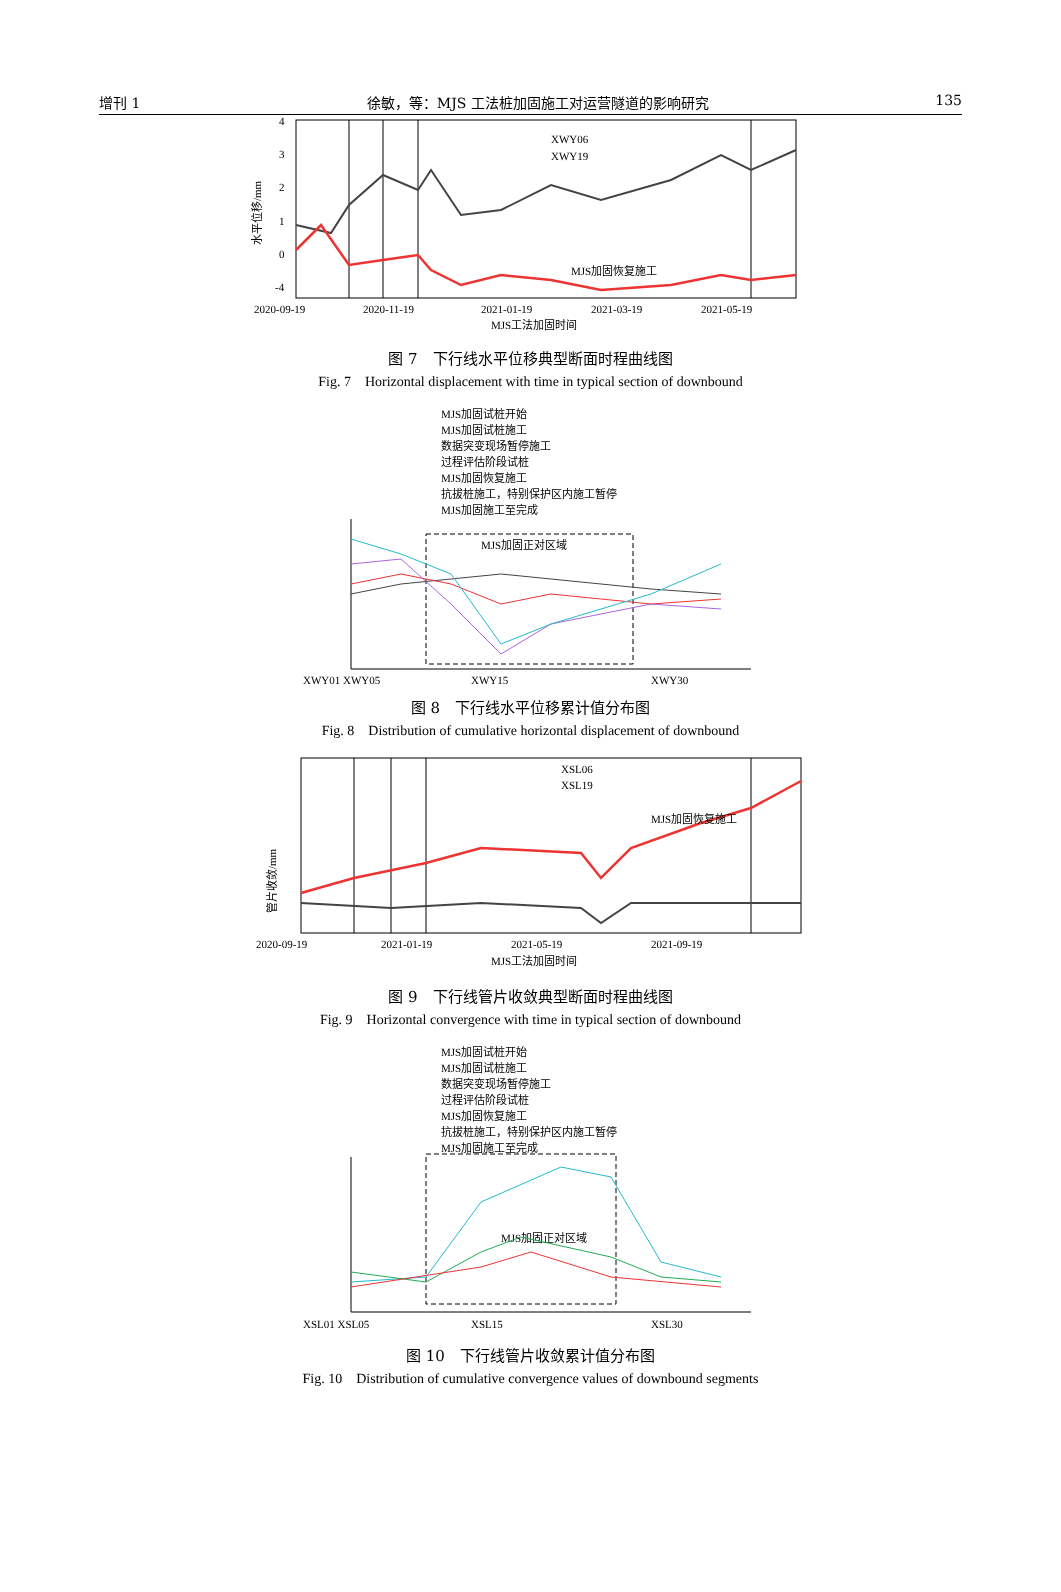增刊 1 徐敏，等：MJS 工法桩加固施工对运营隧道的影响研究 135
4
3
2
1
0
-4
水平位移/mm
XWY06
XWY19
MJS加固恢复施工
2020-09-19
2020-11-19
2021-01-19
2021-03-19
2021-05-19
MJS工法加固时间
图 7　下行线水平位移典型断面时程曲线图
Fig. 7　Horizontal displacement with time in typical section of downbound
MJS加固试桩开始
MJS加固试桩施工
数据突变现场暂停施工
过程评估阶段试桩
MJS加固恢复施工
抗拔桩施工，特别保护区内施工暂停
MJS加固施工至完成
MJS加固正对区域
XWY01 XWY05
XWY15
XWY30
图 8　下行线水平位移累计值分布图
Fig. 8　Distribution of cumulative horizontal displacement of downbound
管片收敛/mm
XSL06
XSL19
MJS加固恢复施工
2020-09-19
2021-01-19
2021-05-19
2021-09-19
MJS工法加固时间
图 9　下行线管片收敛典型断面时程曲线图
Fig. 9　Horizontal convergence with time in typical section of downbound
MJS加固试桩开始
MJS加固试桩施工
数据突变现场暂停施工
过程评估阶段试桩
MJS加固恢复施工
抗拔桩施工，特别保护区内施工暂停
MJS加固施工至完成
MJS加固正对区域
XSL01 XSL05
XSL15
XSL30
图 10　下行线管片收敛累计值分布图
Fig. 10　Distribution of cumulative convergence values of downbound segments